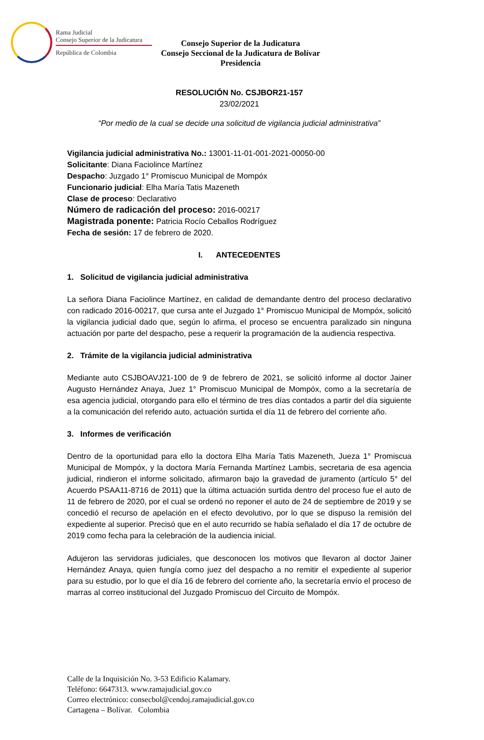Rama Judicial
Consejo Superior de la Judicatura
República de Colombia
Consejo Superior de la Judicatura
Consejo Seccional de la Judicatura de Bolívar
Presidencia
RESOLUCIÓN No. CSJBOR21-157
23/02/2021
“Por medio de la cual se decide una solicitud de vigilancia judicial administrativa”
Vigilancia judicial administrativa No.: 13001-11-01-001-2021-00050-00
Solicitante: Diana Faciolince Martínez
Despacho: Juzgado 1° Promiscuo Municipal de Mompóx
Funcionario judicial: Elha María Tatis Mazeneth
Clase de proceso: Declarativo
Número de radicación del proceso: 2016-00217
Magistrada ponente: Patricia Rocío Ceballos Rodríguez
Fecha de sesión: 17 de febrero de 2020.
I. ANTECEDENTES
1. Solicitud de vigilancia judicial administrativa
La señora Diana Faciolince Martínez, en calidad de demandante dentro del proceso declarativo con radicado 2016-00217, que cursa ante el Juzgado 1° Promiscuo Municipal de Mompóx, solicitó la vigilancia judicial dado que, según lo afirma, el proceso se encuentra paralizado sin ninguna actuación por parte del despacho, pese a requerir la programación de la audiencia respectiva.
2. Trámite de la vigilancia judicial administrativa
Mediante auto CSJBOAVJ21-100 de 9 de febrero de 2021, se solicitó informe al doctor Jainer Augusto Hernández Anaya, Juez 1° Promiscuo Municipal de Mompóx, como a la secretaría de esa agencia judicial, otorgando para ello el término de tres días contados a partir del día siguiente a la comunicación del referido auto, actuación surtida el día 11 de febrero del corriente año.
3. Informes de verificación
Dentro de la oportunidad para ello la doctora Elha María Tatis Mazeneth, Jueza 1° Promiscua Municipal de Mompóx, y la doctora María Fernanda Martínez Lambis, secretaria de esa agencia judicial, rindieron el informe solicitado, afirmaron bajo la gravedad de juramento (artículo 5° del Acuerdo PSAA11-8716 de 2011) que la última actuación surtida dentro del proceso fue el auto de 11 de febrero de 2020, por el cual se ordenó no reponer el auto de 24 de septiembre de 2019 y se concedió el recurso de apelación en el efecto devolutivo, por lo que se dispuso la remisión del expediente al superior. Precisó que en el auto recurrido se había señalado el día 17 de octubre de 2019 como fecha para la celebración de la audiencia inicial.
Adujeron las servidoras judiciales, que desconocen los motivos que llevaron al doctor Jainer Hernández Anaya, quien fungía como juez del despacho a no remitir el expediente al superior para su estudio, por lo que el día 16 de febrero del corriente año, la secretaría envío el proceso de marras al correo institucional del Juzgado Promiscuo del Circuito de Mompóx.
Calle de la Inquisición No. 3-53 Edificio Kalamary.
Teléfono: 6647313. www.ramajudicial.gov.co
Correo electrónico: consecbol@cendoj.ramajudicial.gov.co
Cartagena – Bolívar. Colombia